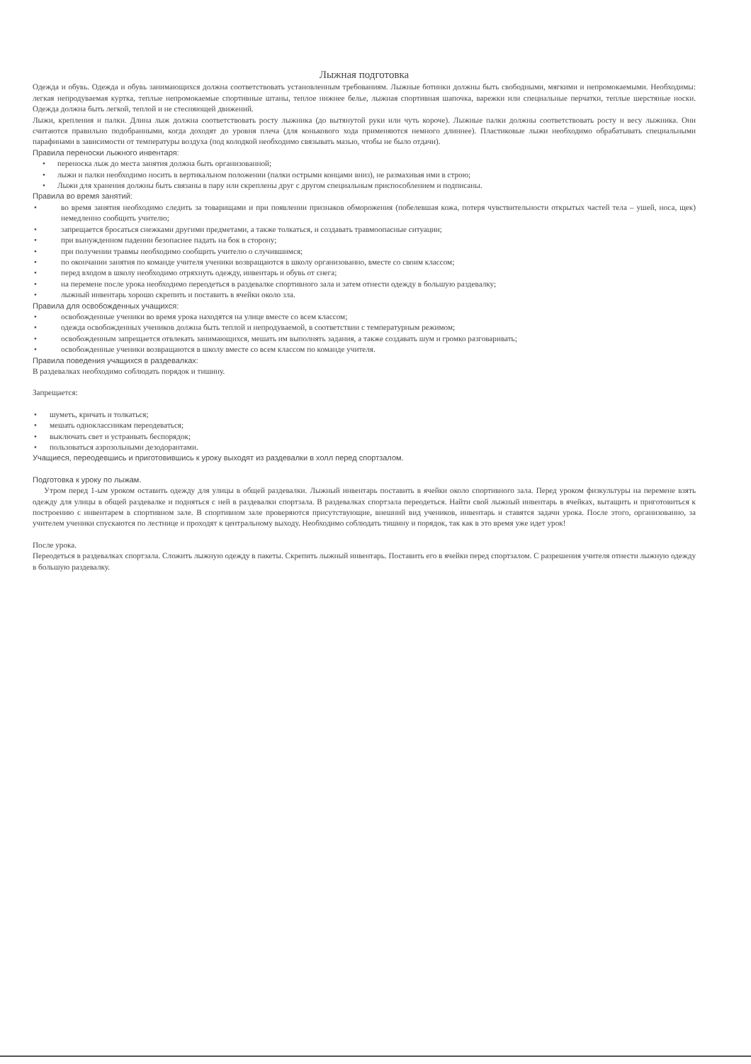Лыжная подготовка
Одежда и обувь. Одежда и обувь занимающихся должна соответствовать установленным требованиям. Лыжные ботинки должны быть свободными, мягкими и непромокаемыми. Необходимы: легкая непродуваемая куртка, теплые непромокаемые спортивные штаны, теплое нижнее белье, лыжная спортивная шапочка, варежки или специальные перчатки, теплые шерстяные носки. Одежда должна быть легкой, теплой и не стесняющей движений.
Лыжи, крепления и палки. Длина лыж должна соответствовать росту лыжника (до вытянутой руки или чуть короче). Лыжные палки должны соответствовать росту и весу лыжника. Они считаются правильно подобранными, когда доходят до уровня плеча (для конькового хода применяются немного длиннее). Пластиковые лыжи необходимо обрабатывать специальными парафинами в зависимости от температуры воздуха (под колодкой необходимо связывать мазью, чтобы не было отдачи).
Правила переноски лыжного инвентаря:
• переноска лыж до места занятия должна быть организованной;
• лыжи и палки необходимо носить в вертикальном положении (палки острыми концами вниз), не размахивая ими в строю;
• Лыжи для хранения должны быть связаны в пару или скреплены друг с другом специальным приспособлением и подписаны.
Правила во время занятий:
• во время занятия необходимо следить за товарищами и при появлении признаков обморожения (побелевшая кожа, потеря чувствительности открытых частей тела – ушей, носа, щек) немедленно сообщить учителю;
• запрещается бросаться снежками другими предметами, а также толкаться, и создавать травмоопасные ситуации;
• при вынужденном падении безопаснее падать на бок в сторону;
• при получении травмы необходимо сообщить учителю о случившимся;
• по окончании занятия по команде учителя ученики возвращаются в школу организованно, вместе со своим классом;
• перед входом в школу необходимо отряхнуть одежду, инвентарь и обувь от снега;
• на перемене после урока необходимо переодеться в раздевалке спортивного зала и затем отнести одежду в большую раздевалку;
• лыжный инвентарь хорошо скрепить и поставить в ячейки около зла.
Правила для освобожденных учащихся:
• освобожденные ученики во время урока находятся на улице вместе со всем классом;
• одежда освобожденных учеников должна быть теплой и непродуваемой, в соответствии с температурным режимом;
• освобожденным запрещается отвлекать занимающихся, мешать им выполнять задания, а также создавать шум и громко разговаривать;
• освобожденные ученики возвращаются в школу вместе со всем классом по команде учителя.
Правила поведения учащихся в раздевалках:
В раздевалках необходимо соблюдать порядок и тишину.
Запрещается:
• шуметь, кричать и толкаться;
• мешать одноклассникам переодеваться;
• выключать свет и устраивать беспорядок;
• пользоваться аэрозольными дезодорантами.
Учащиеся, переодевшись и приготовившись к уроку выходят из раздевалки в холл перед спортзалом.
Подготовка к уроку по лыжам.
Утром перед 1-ым уроком оставить одежду для улицы в общей раздевалки. Лыжный инвентарь поставить в ячейки около спортивного зала. Перед уроком физкультуры на перемене взять одежду для улицы в общей раздевалке и подняться с ней в раздевалки спортзала. В раздевалках спортзала переодеться. Найти свой лыжный инвентарь в ячейках, вытащить и приготовиться к построению с инвентарем в спортивном зале. В спортивном зале проверяются присутствующие, внешний вид учеников, инвентарь и ставятся задачи урока. После этого, организованно, за учителем ученики спускаются по лестнице и проходят к центральному выходу. Необходимо соблюдать тишину и порядок, так как в это время уже идет урок!
После урока.
Переодеться в раздевалках спортзала. Сложить лыжную одежду в пакеты. Скрепить лыжный инвентарь. Поставить его в ячейки перед спортзалом. С разрешения учителя отнести лыжную одежду в большую раздевалку.